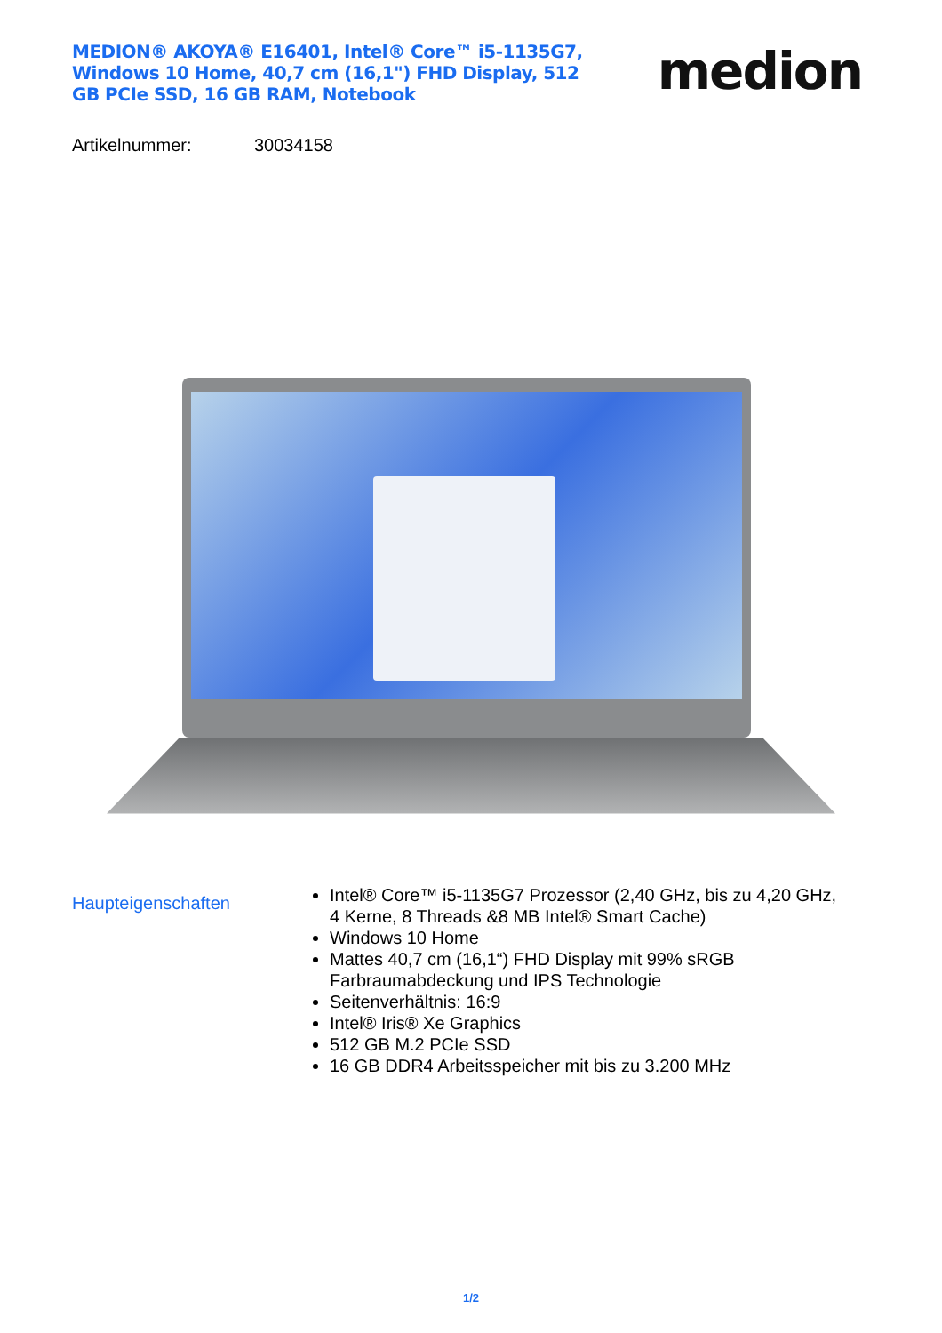MEDION® AKOYA® E16401, Intel® Core™ i5-1135G7, Windows 10 Home, 40,7 cm (16,1") FHD Display, 512 GB PCIe SSD, 16 GB RAM, Notebook
medion
Artikelnummer: 30034158
Haupteigenschaften
Intel® Core™ i5-1135G7 Prozessor (2,40 GHz, bis zu 4,20 GHz, 4 Kerne, 8 Threads &8 MB Intel® Smart Cache)
Windows 10 Home
Mattes 40,7 cm (16,1“) FHD Display mit 99% sRGB Farbraumabdeckung und IPS Technologie
Seitenverhältnis: 16:9
Intel® Iris® Xe Graphics
512 GB M.2 PCIe SSD
16 GB DDR4 Arbeitsspeicher mit bis zu 3.200 MHz
1/2